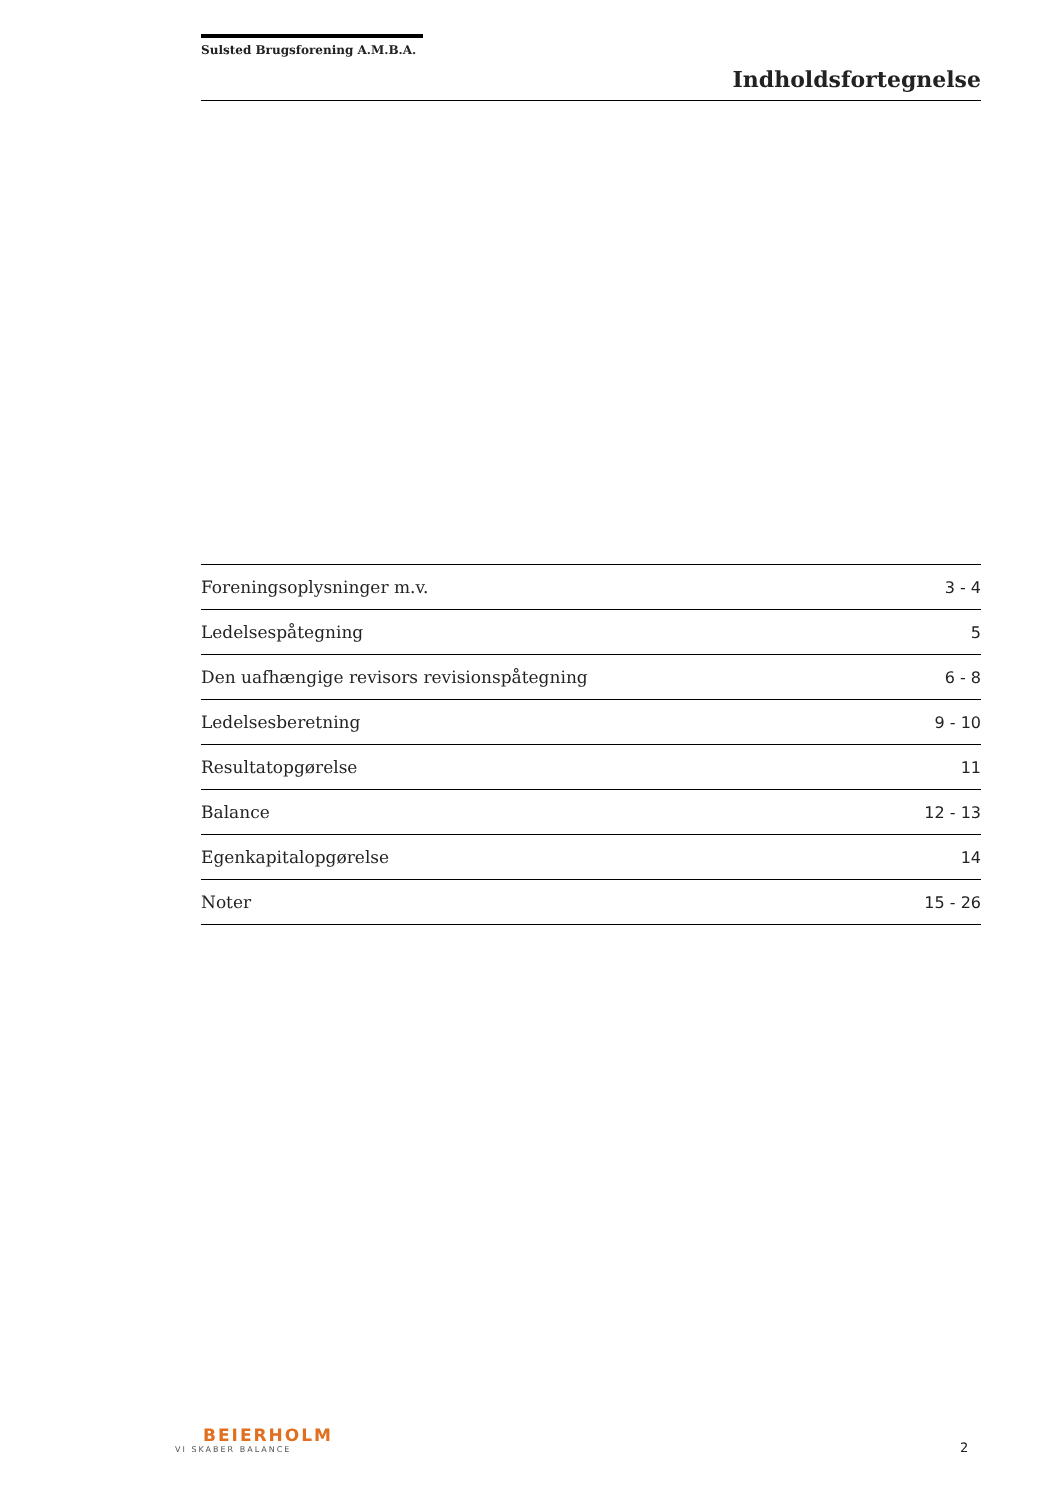Sulsted Brugsforening A.M.B.A.
Indholdsfortegnelse
| Foreningsoplysninger m.v. | 3 - 4 |
| Ledelsespåtegning | 5 |
| Den uafhængige revisors revisionspåtegning | 6 - 8 |
| Ledelsesberetning | 9 - 10 |
| Resultatopgørelse | 11 |
| Balance | 12 - 13 |
| Egenkapitalopgørelse | 14 |
| Noter | 15 - 26 |
BEIERHOLM
VI SKABER BALANCE
2